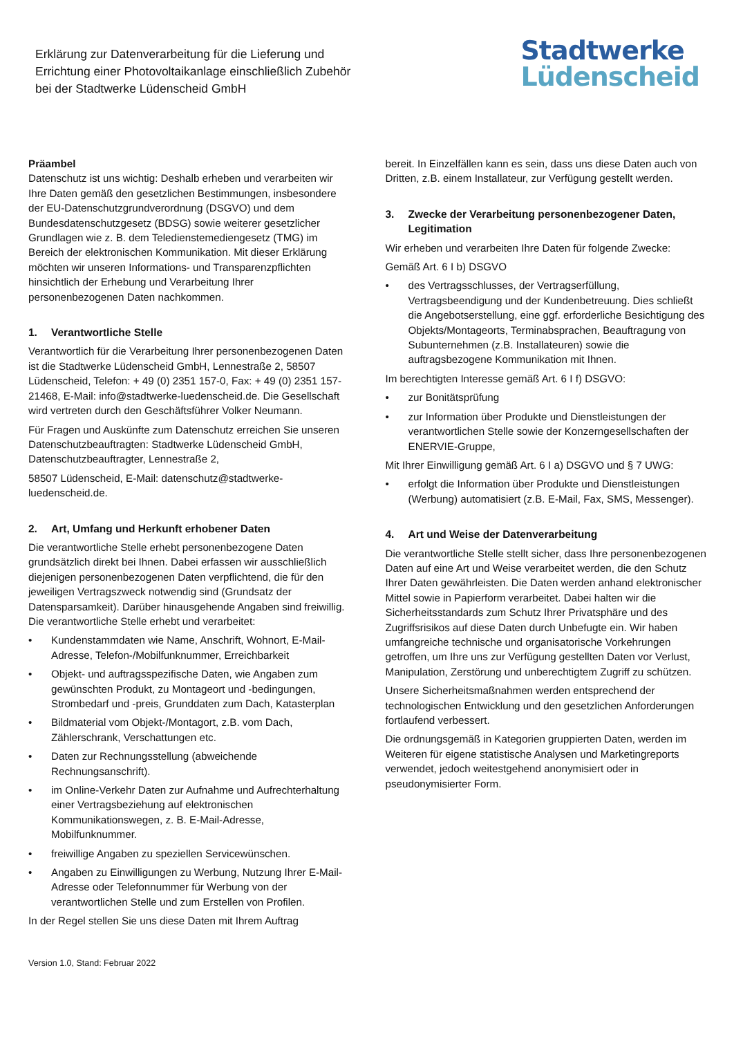Erklärung zur Datenverarbeitung für die Lieferung und Errichtung einer Photovoltaikanlage einschließlich Zubehör bei der Stadtwerke Lüdenscheid GmbH
Stadtwerke
Lüdenscheid
Präambel
Datenschutz ist uns wichtig: Deshalb erheben und verarbeiten wir Ihre Daten gemäß den gesetzlichen Bestimmungen, insbesondere der EU-Datenschutzgrundverordnung (DSGVO) und dem Bundesdatenschutzgesetz (BDSG) sowie weiterer gesetzlicher Grundlagen wie z. B. dem Teledienstemediengesetz (TMG) im Bereich der elektronischen Kommunikation. Mit dieser Erklärung möchten wir unseren Informations- und Transparenzpflichten hinsichtlich der Erhebung und Verarbeitung Ihrer personenbezogenen Daten nachkommen.
1. Verantwortliche Stelle
Verantwortlich für die Verarbeitung Ihrer personenbezogenen Daten ist die Stadtwerke Lüdenscheid GmbH, Lennestraße 2, 58507 Lüdenscheid, Telefon: + 49 (0) 2351 157-0, Fax: + 49 (0) 2351 157-21468, E-Mail: info@stadtwerke-luedenscheid.de. Die Gesellschaft wird vertreten durch den Geschäftsführer Volker Neumann.
Für Fragen und Auskünfte zum Datenschutz erreichen Sie unseren Datenschutzbeauftragten: Stadtwerke Lüdenscheid GmbH, Datenschutzbeauftragter, Lennestraße 2,
58507 Lüdenscheid, E-Mail: datenschutz@stadtwerke-luedenscheid.de.
2. Art, Umfang und Herkunft erhobener Daten
Die verantwortliche Stelle erhebt personenbezogene Daten grundsätzlich direkt bei Ihnen. Dabei erfassen wir ausschließlich diejenigen personenbezogenen Daten verpflichtend, die für den jeweiligen Vertragszweck notwendig sind (Grundsatz der Datensparsamkeit). Darüber hinausgehende Angaben sind freiwillig. Die verantwortliche Stelle erhebt und verarbeitet:
• Kundenstammdaten wie Name, Anschrift, Wohnort, E-Mail-Adresse, Telefon-/Mobilfunknummer, Erreichbarkeit
• Objekt- und auftragsspezifische Daten, wie Angaben zum gewünschten Produkt, zu Montageort und -bedingungen, Strombedarf und -preis, Grunddaten zum Dach, Katasterplan
• Bildmaterial vom Objekt-/Montagort, z.B. vom Dach, Zählerschrank, Verschattungen etc.
• Daten zur Rechnungsstellung (abweichende Rechnungsanschrift).
• im Online-Verkehr Daten zur Aufnahme und Aufrechterhaltung einer Vertragsbeziehung auf elektronischen Kommunikationswegen, z. B. E-Mail-Adresse, Mobilfunknummer.
• freiwillige Angaben zu speziellen Servicewünschen.
• Angaben zu Einwilligungen zu Werbung, Nutzung Ihrer E-Mail-Adresse oder Telefonnummer für Werbung von der verantwortlichen Stelle und zum Erstellen von Profilen.
In der Regel stellen Sie uns diese Daten mit Ihrem Auftrag
Version 1.0, Stand: Februar 2022
bereit. In Einzelfällen kann es sein, dass uns diese Daten auch von Dritten, z.B. einem Installateur, zur Verfügung gestellt werden.
3. Zwecke der Verarbeitung personenbezogener Daten, Legitimation
Wir erheben und verarbeiten Ihre Daten für folgende Zwecke:
Gemäß Art. 6 I b) DSGVO
• des Vertragsschlusses, der Vertragserfüllung, Vertragsbeendigung und der Kundenbetreuung. Dies schließt die Angebotserstellung, eine ggf. erforderliche Besichtigung des Objekts/Montageorts, Terminabsprachen, Beauftragung von Subunternehmen (z.B. Installateuren) sowie die auftragsbezogene Kommunikation mit Ihnen.
Im berechtigten Interesse gemäß Art. 6 I f) DSGVO:
• zur Bonitätsprüfung
• zur Information über Produkte und Dienstleistungen der verantwortlichen Stelle sowie der Konzerngesellschaften der ENERVIE-Gruppe,
Mit Ihrer Einwilligung gemäß Art. 6 I a) DSGVO und § 7 UWG:
• erfolgt die Information über Produkte und Dienstleistungen (Werbung) automatisiert (z.B. E-Mail, Fax, SMS, Messenger).
4. Art und Weise der Datenverarbeitung
Die verantwortliche Stelle stellt sicher, dass Ihre personenbezogenen Daten auf eine Art und Weise verarbeitet werden, die den Schutz Ihrer Daten gewährleisten. Die Daten werden anhand elektronischer Mittel sowie in Papierform verarbeitet. Dabei halten wir die Sicherheitsstandards zum Schutz Ihrer Privatsphäre und des Zugriffsrisikos auf diese Daten durch Unbefugte ein. Wir haben umfangreiche technische und organisatorische Vorkehrungen getroffen, um Ihre uns zur Verfügung gestellten Daten vor Verlust, Manipulation, Zerstörung und unberechtigtem Zugriff zu schützen.
Unsere Sicherheitsmaßnahmen werden entsprechend der technologischen Entwicklung und den gesetzlichen Anforderungen fortlaufend verbessert.
Die ordnungsgemäß in Kategorien gruppierten Daten, werden im Weiteren für eigene statistische Analysen und Marketingreports verwendet, jedoch weitestgehend anonymisiert oder in pseudonymisierter Form.